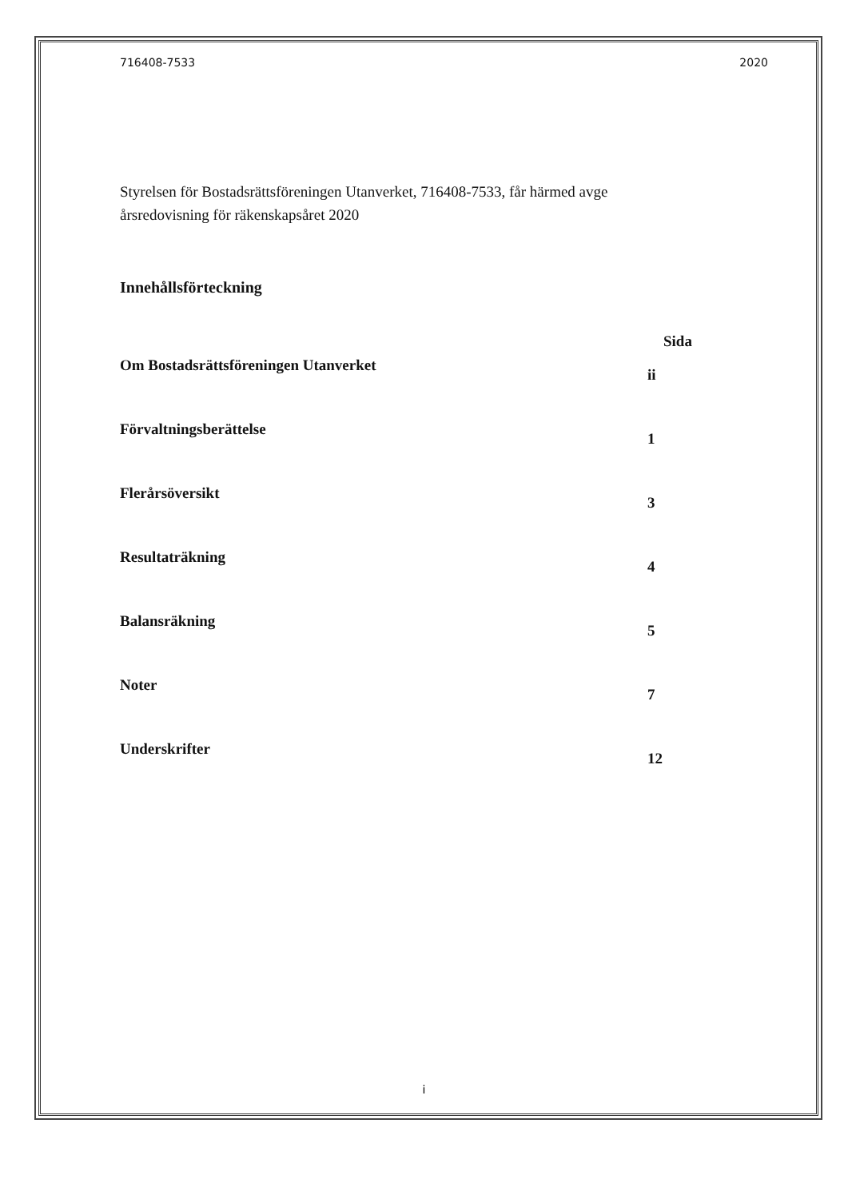716408-7533 2020
Styrelsen för Bostadsrättsföreningen Utanverket, 716408-7533, får härmed avge årsredovisning för räkenskapsåret 2020
Innehållsförteckning
Sida
Om Bostadsrättsföreningen Utanverket ii
Förvaltningsberättelse 1
Flerårsöversikt 3
Resultaträkning 4
Balansräkning 5
Noter 7
Underskrifter 12
i